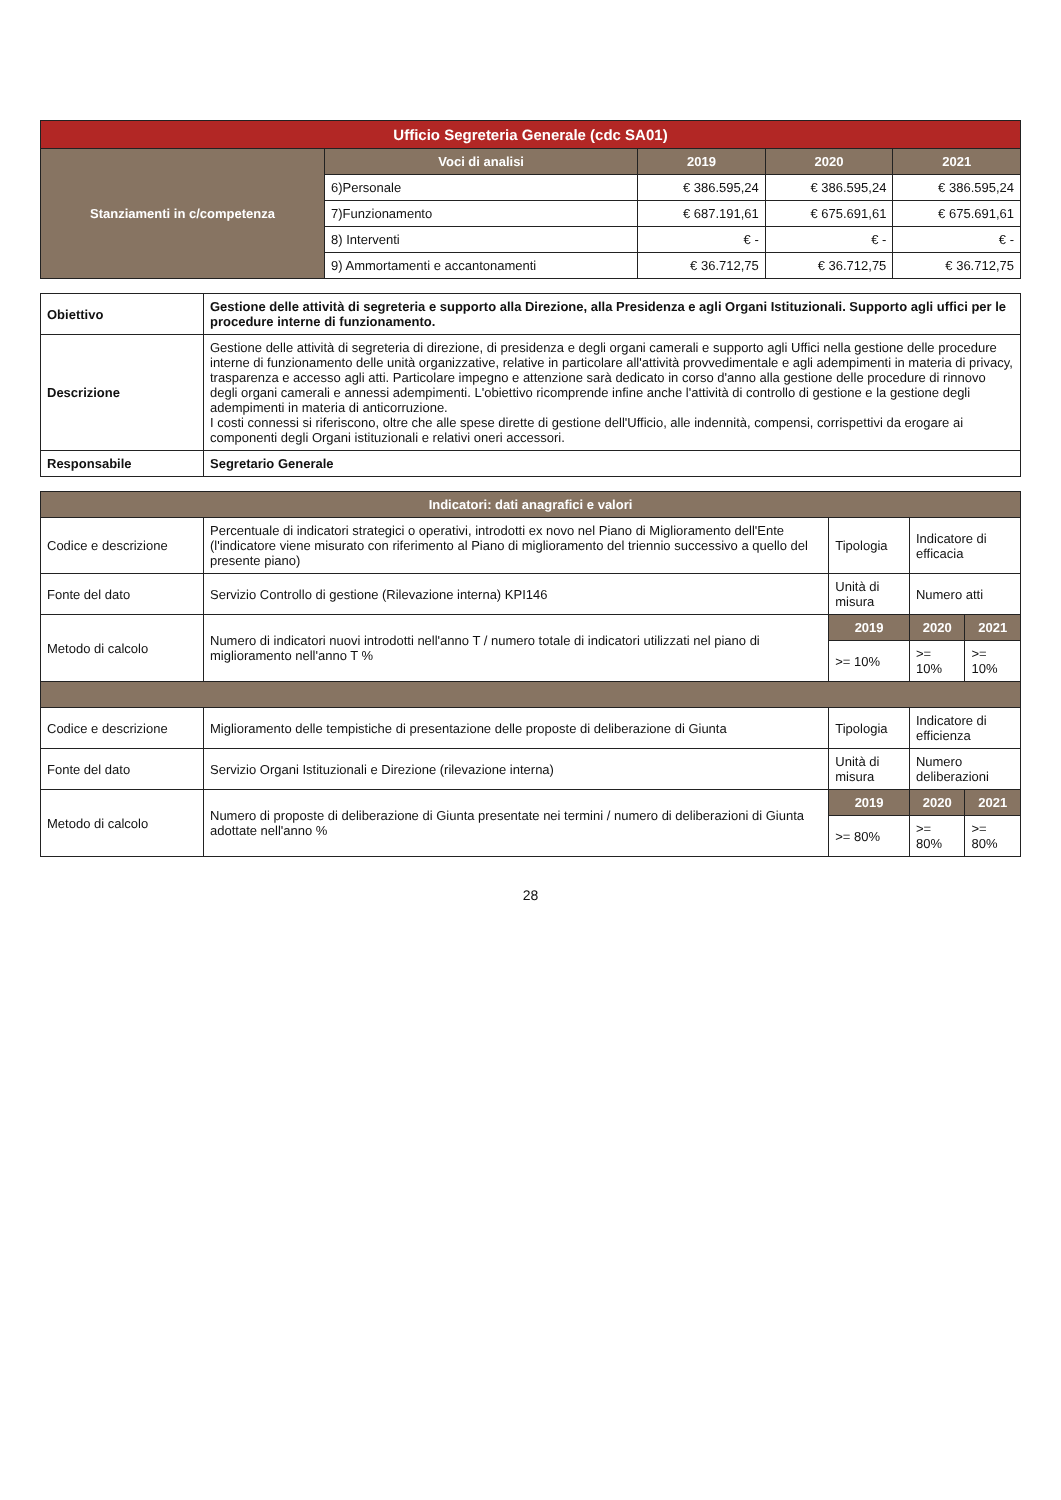| Ufficio Segreteria Generale (cdc SA01) | | | | |
| --- | --- | --- | --- | --- |
| Stanziamenti in c/competenza | Voci di analisi | 2019 | 2020 | 2021 |
| | 6)Personale | € 386.595,24 | € 386.595,24 | € 386.595,24 |
| | 7)Funzionamento | € 687.191,61 | € 675.691,61 | € 675.691,61 |
| | 8) Interventi | € - | € - | € - |
| | 9) Ammortamenti e accantonamenti | € 36.712,75 | € 36.712,75 | € 36.712,75 |
| Obiettivo | Gestione delle attività di segreteria e supporto alla Direzione, alla Presidenza e agli Organi Istituzionali. Supporto agli uffici per le procedure interne di funzionamento. |
| Descrizione | Gestione delle attività di segreteria di direzione, di presidenza e degli organi camerali e supporto agli Uffici nella gestione delle procedure interne di funzionamento delle unità organizzative, relative in particolare all'attività provvedimentale e agli adempimenti in materia di privacy, trasparenza e accesso agli atti. Particolare impegno e attenzione sarà dedicato in corso d'anno alla gestione delle procedure di rinnovo degli organi camerali e annessi adempimenti. L'obiettivo ricomprende infine anche l'attività di controllo di gestione e la gestione degli adempimenti in materia di anticorruzione. I costi connessi si riferiscono, oltre che alle spese dirette di gestione dell'Ufficio, alle indennità, compensi, corrispettivi da erogare ai componenti degli Organi istituzionali e relativi oneri accessori. |
| Responsabile | Segretario Generale |
| Indicatori: dati anagrafici e valori | | | | |
| --- | --- | --- | --- | --- |
| Codice e descrizione | Percentuale di indicatori strategici o operativi, introdotti ex novo nel Piano di Miglioramento dell'Ente (l'indicatore viene misurato con riferimento al Piano di miglioramento del triennio successivo a quello del presente piano) | Tipologia | Indicatore di efficacia | |
| Fonte del dato | Servizio Controllo di gestione (Rilevazione interna) KPI146 | Unità di misura | Numero atti | |
| Metodo di calcolo | Numero di indicatori nuovi introdotti nell'anno T / numero totale di indicatori utilizzati nel piano di miglioramento nell'anno T % | 2019 | 2020 | 2021 |
| | | >= 10% | >= 10% | >= 10% |
| Codice e descrizione | Miglioramento delle tempistiche di presentazione delle proposte di deliberazione di Giunta | Tipologia | Indicatore di efficienza | |
| Fonte del dato | Servizio Organi Istituzionali e Direzione (rilevazione interna) | Unità di misura | Numero deliberazioni | |
| Metodo di calcolo | Numero di proposte di deliberazione di Giunta presentate nei termini / numero di deliberazioni di Giunta adottate nell'anno % | 2019 | 2020 | 2021 |
| | | >= 80% | >= 80% | >= 80% |
28